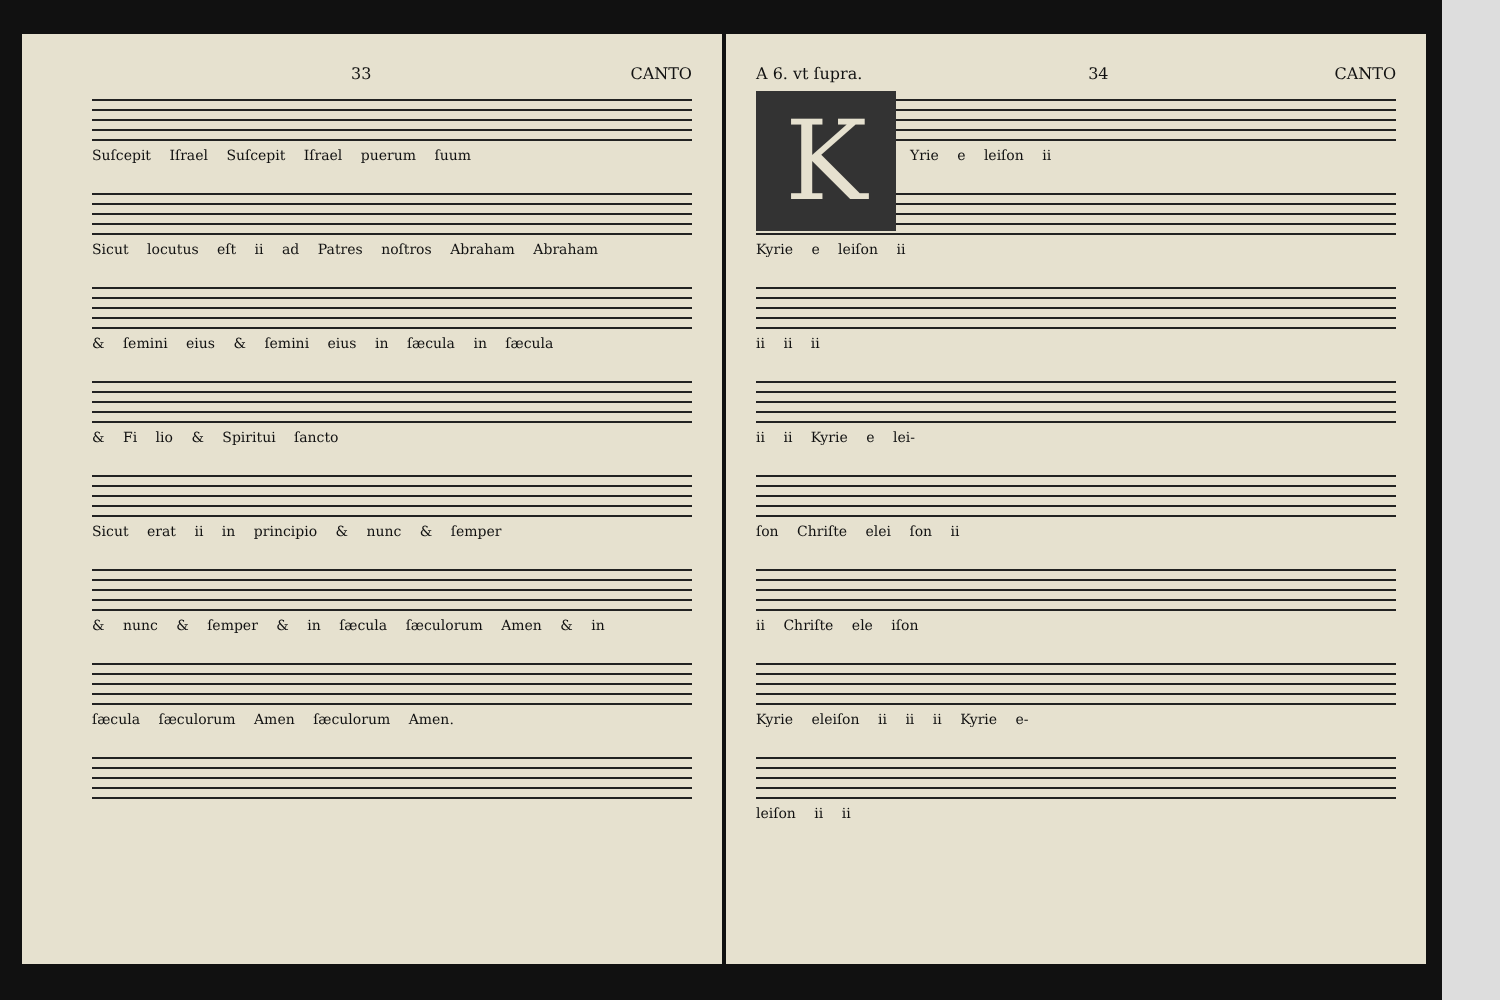33 CANTO
Suſcepit Iſrael Suſcepit Iſrael puerum ſuum
Sicut locutus eſt ii ad Patres noſtros Abraham Abraham
& ſemini eius & ſemini eius in ſæcula in ſæcula
& Fi lio & Spiritui ſancto
Sicut erat ii in principio & nunc & ſemper
& nunc & ſemper & in ſæcula ſæculorum Amen & in
ſæcula ſæculorum Amen ſæculorum Amen.
A 6. vt ſupra. 34 CANTO
K
Yrie e leiſon ii
Kyrie e leiſon ii
ii ii ii
ii ii Kyrie e lei-
ſon Chriſte elei ſon ii
ii Chriſte ele iſon
Kyrie eleiſon ii ii ii Kyrie e-
leiſon ii ii